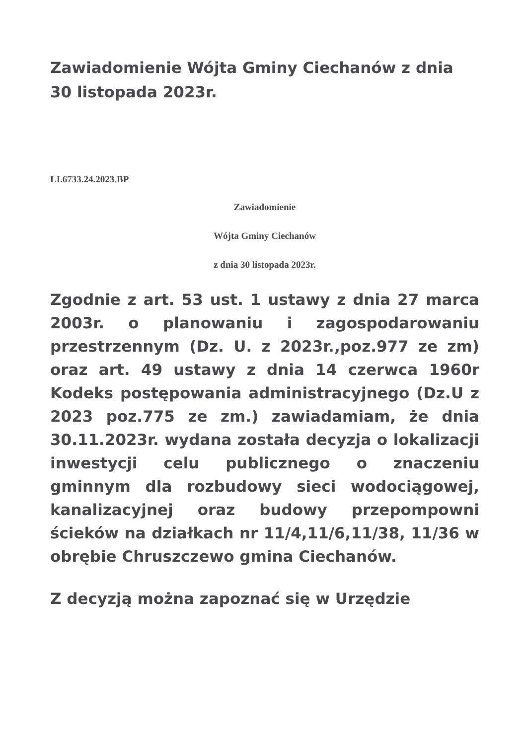Zawiadomienie Wójta Gminy Ciechanów z dnia 30 listopada 2023r.
LI.6733.24.2023.BP
Zawiadomienie
Wójta Gminy Ciechanów
z dnia 30 listopada 2023r.
Zgodnie z art. 53 ust. 1 ustawy z dnia 27 marca 2003r. o planowaniu i zagospodarowaniu przestrzennym (Dz. U. z 2023r.,poz.977 ze zm) oraz art. 49 ustawy z dnia 14 czerwca 1960r Kodeks postępowania administracyjnego (Dz.U z 2023 poz.775 ze zm.) zawiadamiam, że dnia 30.11.2023r. wydana została decyzja o lokalizacji inwestycji celu publicznego o znaczeniu gminnym dla rozbudowy sieci wodociągowej, kanalizacyjnej oraz budowy przepompowni ścieków na działkach nr 11/4,11/6,11/38, 11/36 w obrębie Chruszczewo gmina Ciechanów.
Z decyzją można zapoznać się w Urzędzie